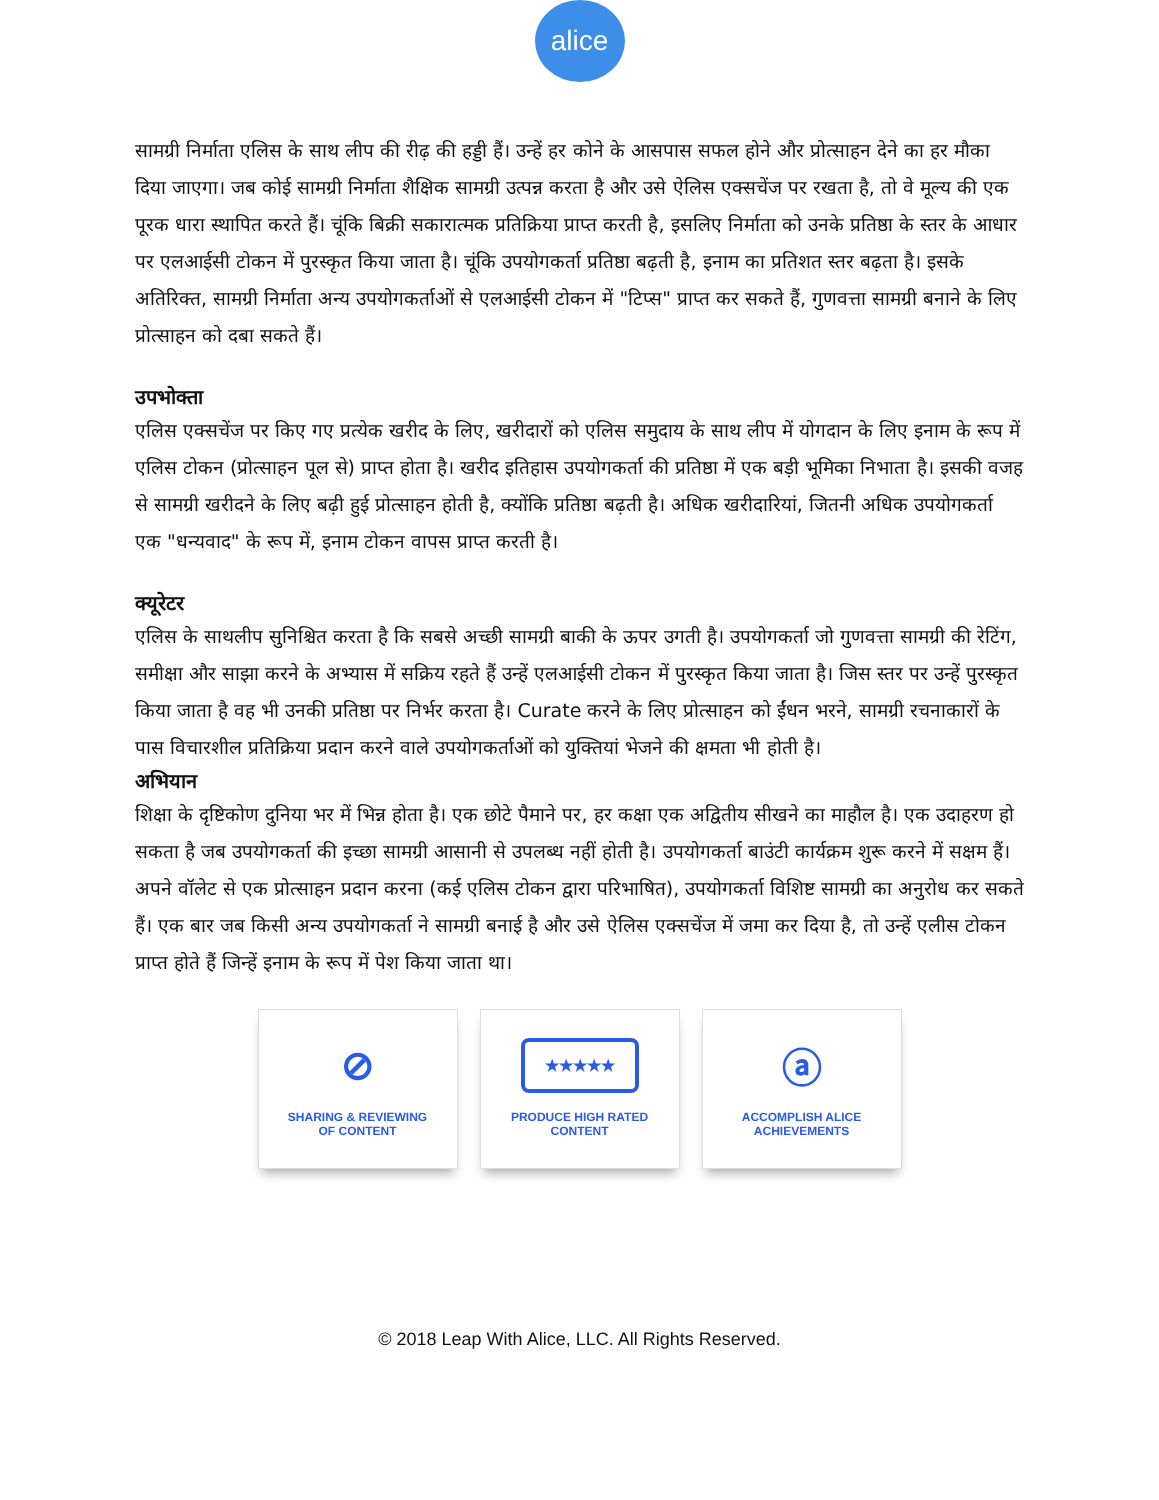alice
सामग्री निर्माता एलिस के साथ लीप की रीढ़ की हड्डी हैं। उन्हें हर कोने के आसपास सफल होने और प्रोत्साहन देने का हर मौका दिया जाएगा। जब कोई सामग्री निर्माता शैक्षिक सामग्री उत्पन्न करता है और उसे ऐलिस एक्सचेंज पर रखता है, तो वे मूल्य की एक पूरक धारा स्थापित करते हैं। चूंकि बिक्री सकारात्मक प्रतिक्रिया प्राप्त करती है, इसलिए निर्माता को उनके प्रतिष्ठा के स्तर के आधार पर एलआईसी टोकन में पुरस्कृत किया जाता है। चूंकि उपयोगकर्ता प्रतिष्ठा बढ़ती है, इनाम का प्रतिशत स्तर बढ़ता है। इसके अतिरिक्त, सामग्री निर्माता अन्य उपयोगकर्ताओं से एलआईसी टोकन में "टिप्स" प्राप्त कर सकते हैं, गुणवत्ता सामग्री बनाने के लिए प्रोत्साहन को दबा सकते हैं।
उपभोक्ता
एलिस एक्सचेंज पर किए गए प्रत्येक खरीद के लिए, खरीदारों को एलिस समुदाय के साथ लीप में योगदान के लिए इनाम के रूप में एलिस टोकन (प्रोत्साहन पूल से) प्राप्त होता है। खरीद इतिहास उपयोगकर्ता की प्रतिष्ठा में एक बड़ी भूमिका निभाता है। इसकी वजह से सामग्री खरीदने के लिए बढ़ी हुई प्रोत्साहन होती है, क्योंकि प्रतिष्ठा बढ़ती है। अधिक खरीदारियां, जितनी अधिक उपयोगकर्ता एक "धन्यवाद" के रूप में, इनाम टोकन वापस प्राप्त करती है।
क्यूरेटर
एलिस के साथलीप सुनिश्चित करता है कि सबसे अच्छी सामग्री बाकी के ऊपर उगती है। उपयोगकर्ता जो गुणवत्ता सामग्री की रेटिंग, समीक्षा और साझा करने के अभ्यास में सक्रिय रहते हैं उन्हें एलआईसी टोकन में पुरस्कृत किया जाता है। जिस स्तर पर उन्हें पुरस्कृत किया जाता है वह भी उनकी प्रतिष्ठा पर निर्भर करता है। Curate करने के लिए प्रोत्साहन को ईंधन भरने, सामग्री रचनाकारों के पास विचारशील प्रतिक्रिया प्रदान करने वाले उपयोगकर्ताओं को युक्तियां भेजने की क्षमता भी होती है।
अभियान
शिक्षा के दृष्टिकोण दुनिया भर में भिन्न होता है। एक छोटे पैमाने पर, हर कक्षा एक अद्वितीय सीखने का माहौल है। एक उदाहरण हो सकता है जब उपयोगकर्ता की इच्छा सामग्री आसानी से उपलब्ध नहीं होती है। उपयोगकर्ता बाउंटी कार्यक्रम शुरू करने में सक्षम हैं। अपने वॉलेट से एक प्रोत्साहन प्रदान करना (कई एलिस टोकन द्वारा परिभाषित), उपयोगकर्ता विशिष्ट सामग्री का अनुरोध कर सकते हैं। एक बार जब किसी अन्य उपयोगकर्ता ने सामग्री बनाई है और उसे ऐलिस एक्सचेंज में जमा कर दिया है, तो उन्हें एलीस टोकन प्राप्त होते हैं जिन्हें इनाम के रूप में पेश किया जाता था।
⊘
SHARING & REVIEWING
OF CONTENT
★★★★★
PRODUCE HIGH RATED
CONTENT
ⓐ
ACCOMPLISH ALICE
ACHIEVEMENTS
© 2018 Leap With Alice, LLC. All Rights Reserved.